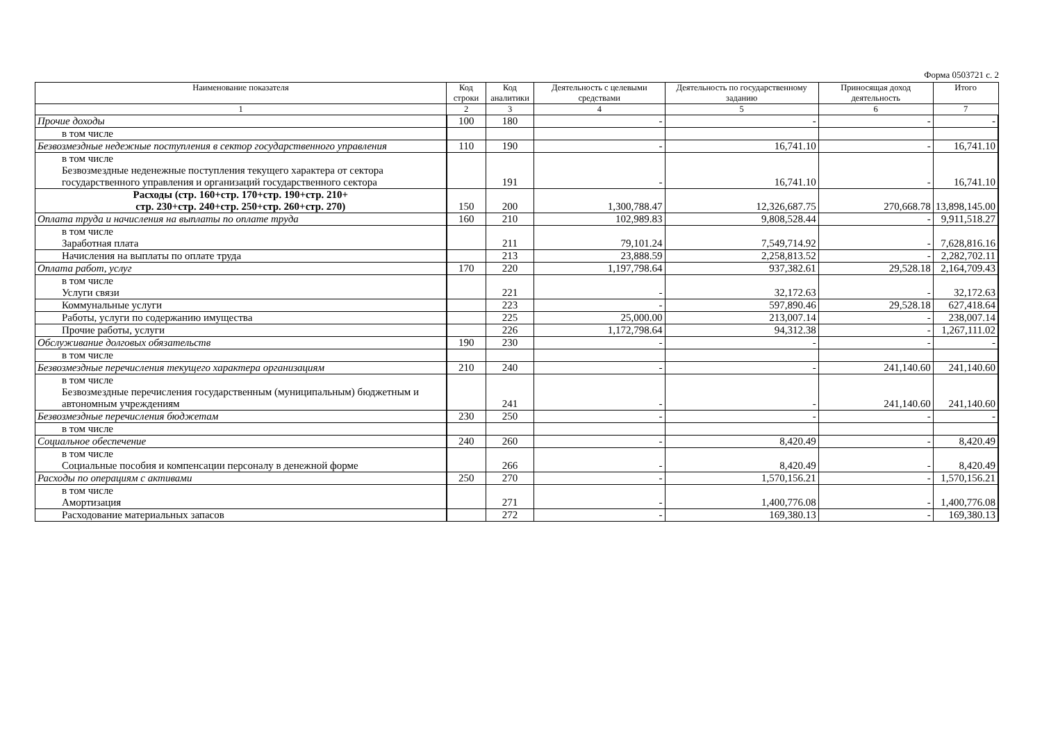Форма 0503721 с. 2
| Наименование показателя | Код строки | Код аналитики | Деятельность с целевыми средствами | Деятельность по государственному заданию | Приносящая доход деятельность | Итого |
| --- | --- | --- | --- | --- | --- | --- |
| 1 | 2 | 3 | 4 | 5 | 6 | 7 |
| Прочие доходы | 100 | 180 | - | - | - | - |
| в том числе | | | | | | |
| Безвозмездные недежные поступления в сектор государственного управления | 110 | 190 | - | 16,741.10 | - | 16,741.10 |
| в том числе Безвозмездные неденежные поступления текущего характера от сектора государственного управления и организаций государственного сектора | | 191 | - | 16,741.10 | - | 16,741.10 |
| Расходы (стр. 160+стр. 170+стр. 190+стр. 210+ стр. 230+стр. 240+стр. 250+стр. 260+стр. 270) | 150 | 200 | 1,300,788.47 | 12,326,687.75 | 270,668.78 | 13,898,145.00 |
| Оплата труда и начисления на выплаты по оплате труда | 160 | 210 | 102,989.83 | 9,808,528.44 | - | 9,911,518.27 |
| в том числе Заработная плата | | 211 | 79,101.24 | 7,549,714.92 | - | 7,628,816.16 |
| Начисления на выплаты по оплате труда | | 213 | 23,888.59 | 2,258,813.52 | - | 2,282,702.11 |
| Оплата работ, услуг | 170 | 220 | 1,197,798.64 | 937,382.61 | 29,528.18 | 2,164,709.43 |
| в том числе Услуги связи | | 221 | - | 32,172.63 | - | 32,172.63 |
| Коммунальные услуги | | 223 | - | 597,890.46 | 29,528.18 | 627,418.64 |
| Работы, услуги по содержанию имущества | | 225 | 25,000.00 | 213,007.14 | - | 238,007.14 |
| Прочие работы, услуги | | 226 | 1,172,798.64 | 94,312.38 | - | 1,267,111.02 |
| Обслуживание долговых обязательств | 190 | 230 | - | - | - | - |
| в том числе | | | | | | |
| Безвозмездные перечисления текущего характера организациям | 210 | 240 | - | - | 241,140.60 | 241,140.60 |
| в том числе Безвозмездные перечисления государственным (муниципальным) бюджетным и автономным учреждениям | | 241 | - | - | 241,140.60 | 241,140.60 |
| Безвозмездные перечисления бюджетам | 230 | 250 | - | - | - | - |
| в том числе | | | | | | |
| Социальное обеспечение | 240 | 260 | - | 8,420.49 | - | 8,420.49 |
| в том числе Социальные пособия и компенсации персоналу в денежной форме | | 266 | - | 8,420.49 | - | 8,420.49 |
| Расходы по операциям с активами | 250 | 270 | - | 1,570,156.21 | - | 1,570,156.21 |
| в том числе Амортизация | | 271 | - | 1,400,776.08 | - | 1,400,776.08 |
| Расходование материальных запасов | | 272 | - | 169,380.13 | - | 169,380.13 |